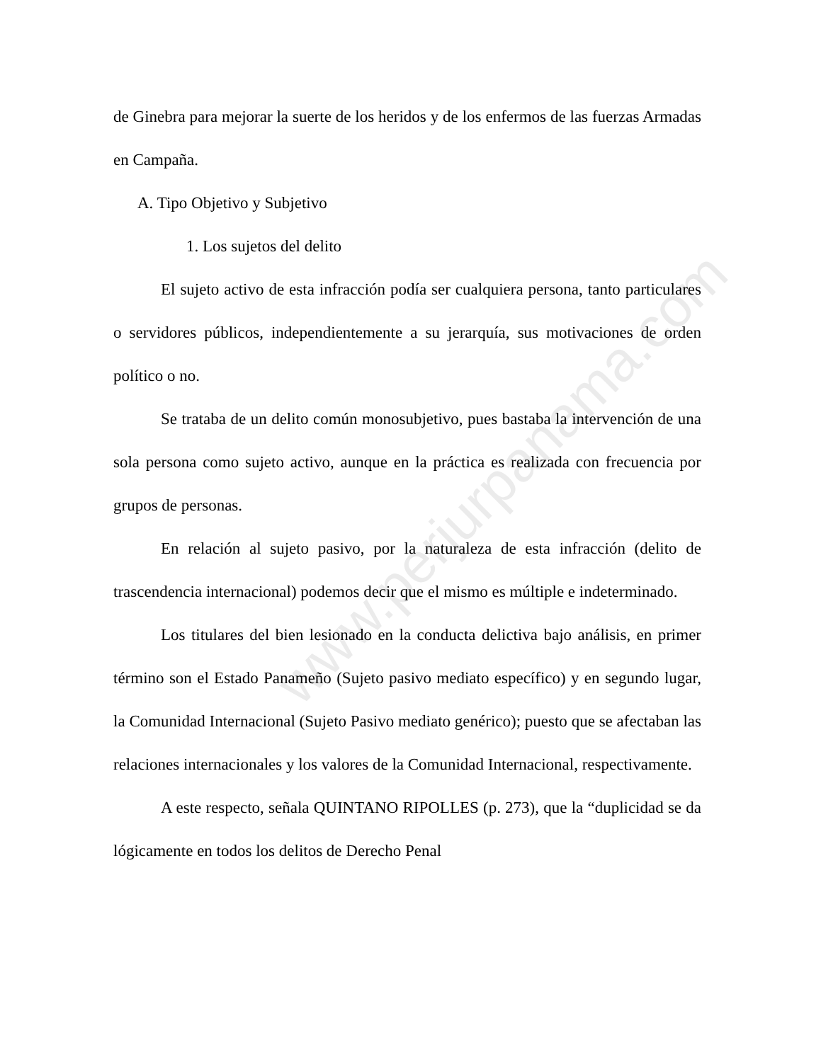www.perjurpanama.com
de Ginebra para mejorar la suerte de los heridos y de los enfermos de las fuerzas Armadas en Campaña.
A. Tipo Objetivo y Subjetivo
1. Los sujetos del delito
El sujeto activo de esta infracción podía ser cualquiera persona, tanto particulares o servidores públicos, independientemente a su jerarquía, sus motivaciones de orden político o no.
Se trataba de un delito común monosubjetivo, pues bastaba la intervención de una sola persona como sujeto activo, aunque en la práctica es realizada con frecuencia por grupos de personas.
En relación al sujeto pasivo, por la naturaleza de esta infracción (delito de trascendencia internacional) podemos decir que el mismo es múltiple e indeterminado.
Los titulares del bien lesionado en la conducta delictiva bajo análisis, en primer término son el Estado Panameño (Sujeto pasivo mediato específico) y en segundo lugar, la Comunidad Internacional (Sujeto Pasivo mediato genérico); puesto que se afectaban las relaciones internacionales y los valores de la Comunidad Internacional, respectivamente.
A este respecto, señala QUINTANO RIPOLLES (p. 273), que la “duplicidad se da lógicamente en todos los delitos de Derecho Penal